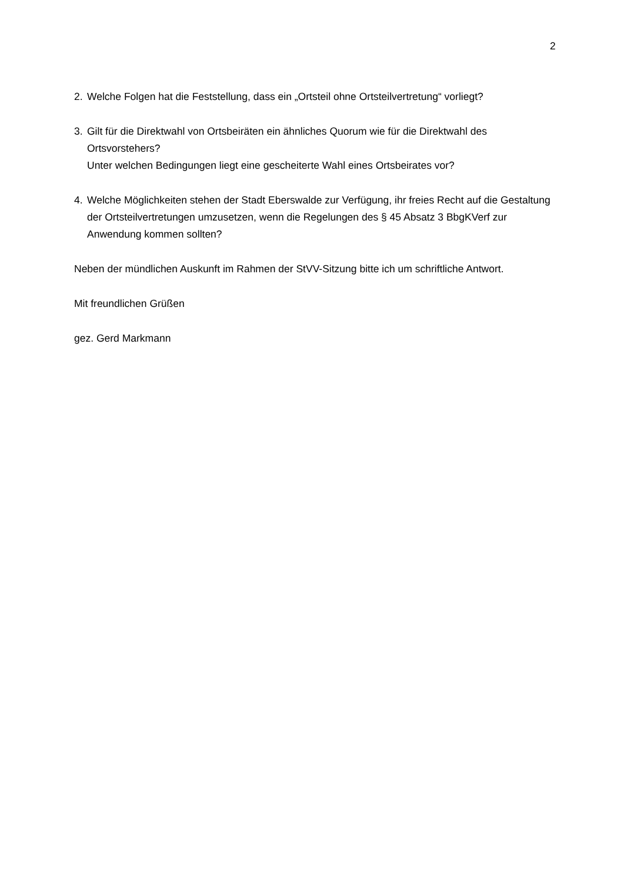2
2. Welche Folgen hat die Feststellung, dass ein „Ortsteil ohne Ortsteilvertretung“ vorliegt?
3. Gilt für die Direktwahl von Ortsbeiräten ein ähnliches Quorum wie für die Direktwahl des Ortsvorstehers?
Unter welchen Bedingungen liegt eine gescheiterte Wahl eines Ortsbeirates vor?
4. Welche Möglichkeiten stehen der Stadt Eberswalde zur Verfügung, ihr freies Recht auf die Gestaltung der Ortsteilvertretungen umzusetzen, wenn die Regelungen des § 45 Absatz 3 BbgKVerf zur Anwendung kommen sollten?
Neben der mündlichen Auskunft im Rahmen der StVV-Sitzung bitte ich um schriftliche Antwort.
Mit freundlichen Grüßen
gez. Gerd Markmann